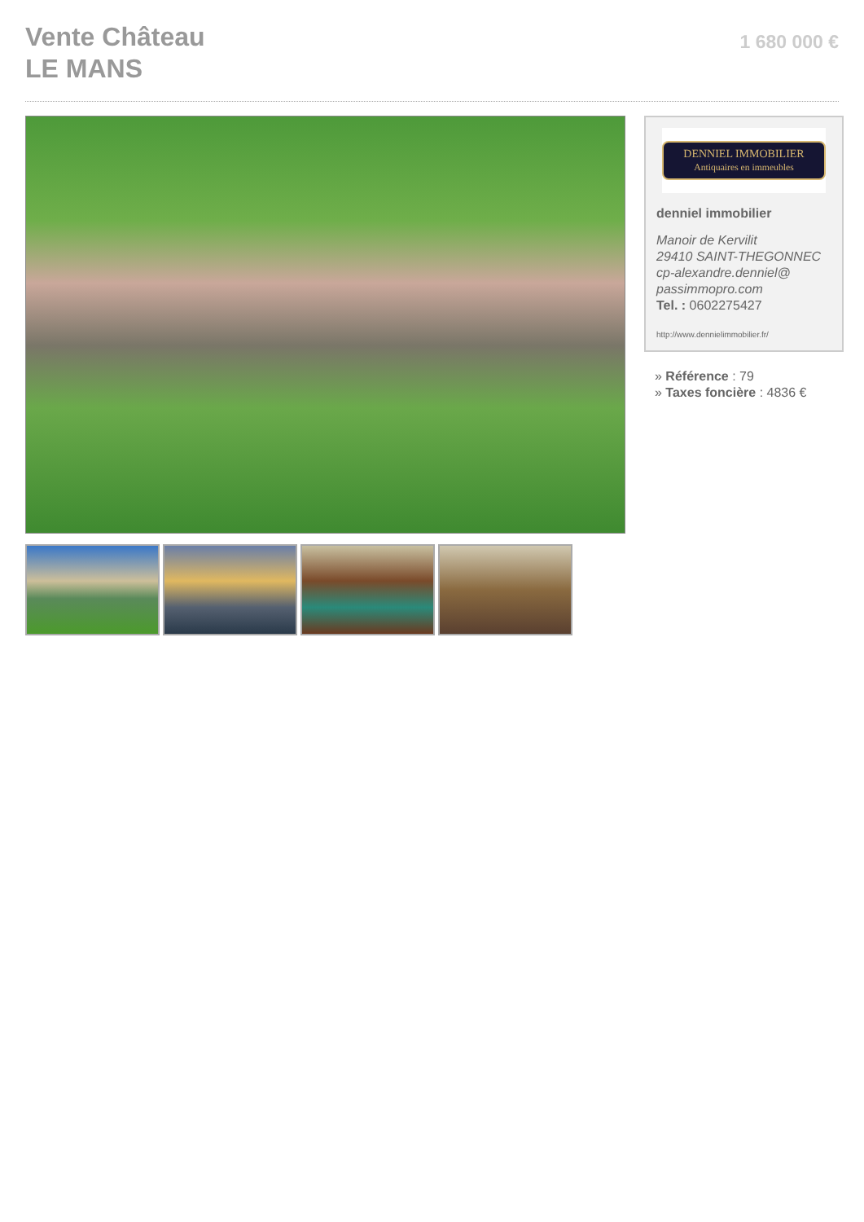Vente Château
LE MANS
1 680 000 €
DENNIEL IMMOBILIER
Antiquaires en immeubles
denniel immobilier
Manoir de Kervilit
29410 SAINT-THEGONNEC
cp-alexandre.denniel@
passimmopro.com
Tel. : 0602275427
http://www.dennielimmobilier.fr/
» Référence : 79
» Taxes foncière : 4836 €